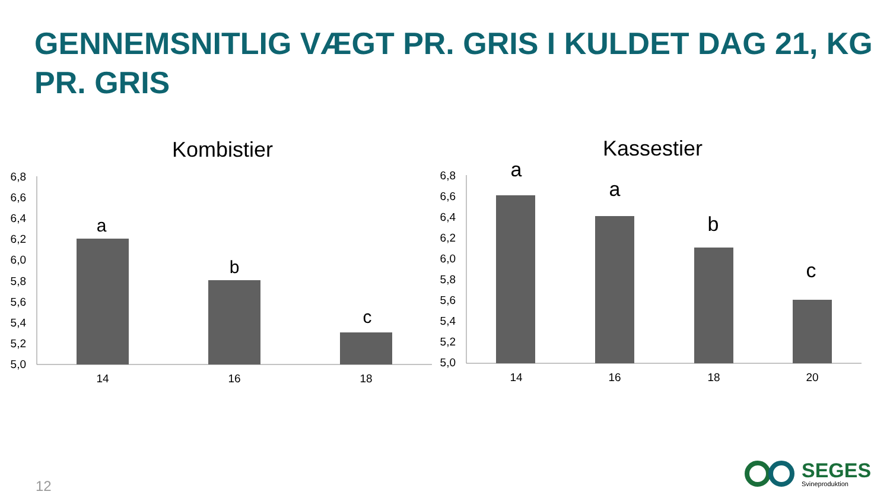GENNEMSNITLIG VÆGT PR. GRIS I KULDET DAG 21, KG PR. GRIS
Kombistier
6,8
6,6
6,4
6,2
6,0
5,8
5,6
5,4
5,2
5,0
a
b
c
14
16
18
Kassestier
6,8
6,6
6,4
6,2
6,0
5,8
5,6
5,4
5,2
5,0
a
a
b
c
14
16
18
20
12
SEGES
Svineproduktion